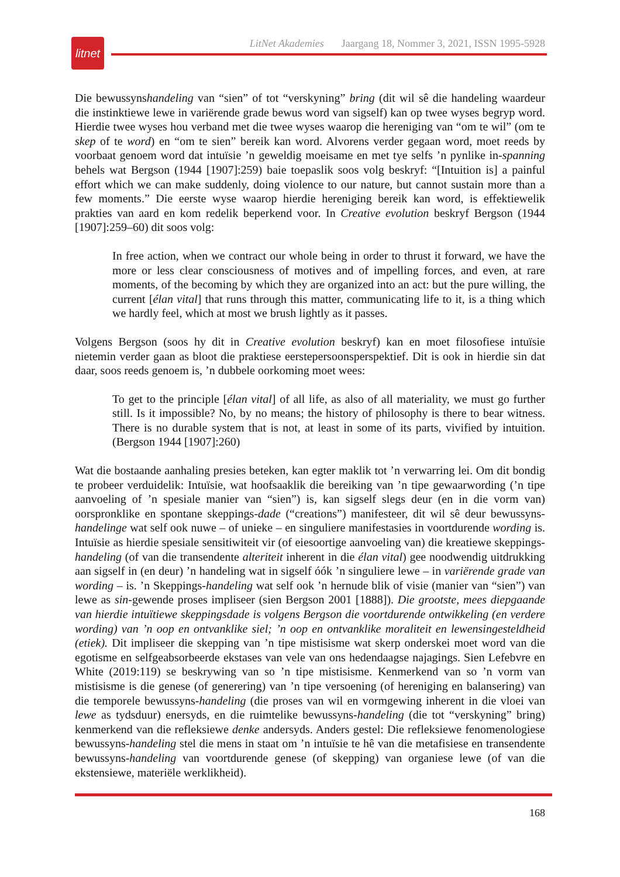litnet
LitNet Akademies Jaargang 18, Nommer 3, 2021, ISSN 1995-5928
Die bewussynshandeling van “sien” of tot “verskyning” bring (dit wil sê die handeling waardeur die instinktiewe lewe in variërende grade bewus word van sigself) kan op twee wyses begryp word. Hierdie twee wyses hou verband met die twee wyses waarop die hereniging van “om te wil” (om te skep of te word) en “om te sien” bereik kan word. Alvorens verder gegaan word, moet reeds by voorbaat genoem word dat intuïsie ’n geweldig moeisame en met tye selfs ’n pynlike in-spanning behels wat Bergson (1944 [1907]:259) baie toepaslik soos volg beskryf: “[Intuition is] a painful effort which we can make suddenly, doing violence to our nature, but cannot sustain more than a few moments.” Die eerste wyse waarop hierdie hereniging bereik kan word, is effektiewelik prakties van aard en kom redelik beperkend voor. In Creative evolution beskryf Bergson (1944 [1907]:259–60) dit soos volg:
In free action, when we contract our whole being in order to thrust it forward, we have the more or less clear consciousness of motives and of impelling forces, and even, at rare moments, of the becoming by which they are organized into an act: but the pure willing, the current [élan vital] that runs through this matter, communicating life to it, is a thing which we hardly feel, which at most we brush lightly as it passes.
Volgens Bergson (soos hy dit in Creative evolution beskryf) kan en moet filosofiese intuïsie nietemin verder gaan as bloot die praktiese eerstepersoonsperspektief. Dit is ook in hierdie sin dat daar, soos reeds genoem is, ’n dubbele oorkoming moet wees:
To get to the principle [élan vital] of all life, as also of all materiality, we must go further still. Is it impossible? No, by no means; the history of philosophy is there to bear witness. There is no durable system that is not, at least in some of its parts, vivified by intuition. (Bergson 1944 [1907]:260)
Wat die bostaande aanhaling presies beteken, kan egter maklik tot ’n verwarring lei. Om dit bondig te probeer verduidelik: Intuïsie, wat hoofsaaklik die bereiking van ’n tipe gewaarwording (’n tipe aanvoeling of ’n spesiale manier van “sien”) is, kan sigself slegs deur (en in die vorm van) oorspronklike en spontane skeppings-dade (“creations”) manifesteer, dit wil sê deur bewussyns-handelinge wat self ook nuwe – of unieke – en singuliere manifestasies in voortdurende wording is. Intuïsie as hierdie spesiale sensitiwiteit vir (of eiesoortige aanvoeling van) die kreatiewe skeppings-handeling (of van die transendente alteriteit inherent in die élan vital) gee noodwendig uitdrukking aan sigself in (en deur) ’n handeling wat in sigself óók ’n singuliere lewe – in variërende grade van wording – is. ’n Skeppings-handeling wat self ook ’n hernude blik of visie (manier van “sien”) van lewe as sin-gewende proses impliseer (sien Bergson 2001 [1888]). Die grootste, mees diepgaande van hierdie intuïtiewe skeppingsdade is volgens Bergson die voortdurende ontwikkeling (en verdere wording) van ’n oop en ontvanklike siel; ’n oop en ontvanklike moraliteit en lewensingesteldheid (etiek). Dit impliseer die skepping van ’n tipe mistisisme wat skerp onderskei moet word van die egotisme en selfgeabsorbeerde ekstases van vele van ons hedendaagse najagings. Sien Lefebvre en White (2019:119) se beskrywing van so ’n tipe mistisisme. Kenmerkend van so ’n vorm van mistisisme is die genese (of generering) van ’n tipe versoening (of hereniging en balansering) van die temporele bewussyns-handeling (die proses van wil en vormgewing inherent in die vloei van lewe as tydsduur) enersyds, en die ruimtelike bewussyns-handeling (die tot “verskyning” bring) kenmerkend van die refleksiewe denke andersyds. Anders gestel: Die refleksiewe fenomenologiese bewussyns-handeling stel die mens in staat om ’n intuïsie te hê van die metafisiese en transendente bewussyns-handeling van voortdurende genese (of skepping) van organiese lewe (of van die ekstensiewe, materiële werklikheid).
168